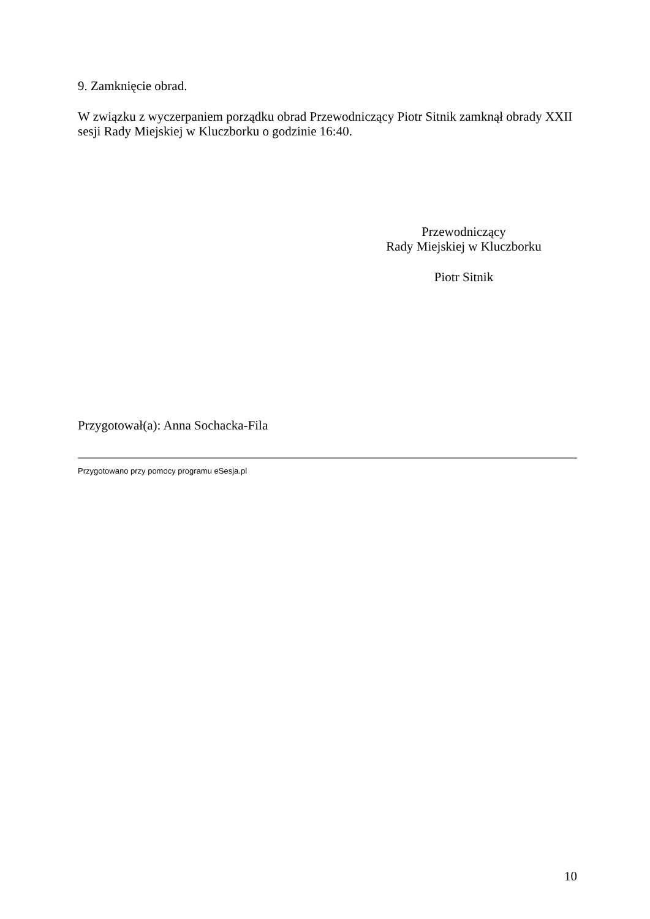9. Zamknięcie obrad.
W związku z wyczerpaniem porządku obrad Przewodniczący Piotr Sitnik zamknął obrady XXII sesji Rady Miejskiej w Kluczborku o godzinie 16:40.
Przewodniczący
Rady Miejskiej w Kluczborku
Piotr Sitnik
Przygotował(a): Anna Sochacka-Fila
Przygotowano przy pomocy programu eSesja.pl
10